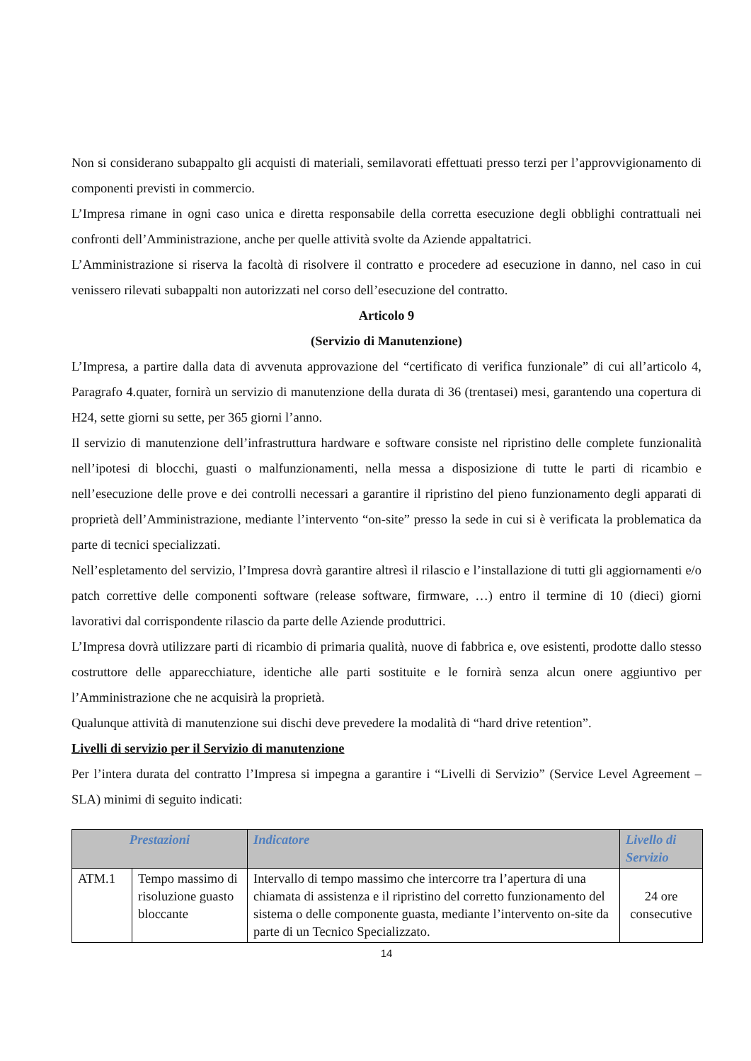Non si considerano subappalto gli acquisti di materiali, semilavorati effettuati presso terzi per l’approvvigionamento di componenti previsti in commercio.
L’Impresa rimane in ogni caso unica e diretta responsabile della corretta esecuzione degli obblighi contrattuali nei confronti dell’Amministrazione, anche per quelle attività svolte da Aziende appaltatrici.
L’Amministrazione si riserva la facoltà di risolvere il contratto e procedere ad esecuzione in danno, nel caso in cui venissero rilevati subappalti non autorizzati nel corso dell’esecuzione del contratto.
Articolo 9
(Servizio di Manutenzione)
L’Impresa, a partire dalla data di avvenuta approvazione del “certificato di verifica funzionale” di cui all’articolo 4, Paragrafo 4.quater, fornirà un servizio di manutenzione della durata di 36 (trentasei) mesi, garantendo una copertura di H24, sette giorni su sette, per 365 giorni l’anno.
Il servizio di manutenzione dell’infrastruttura hardware e software consiste nel ripristino delle complete funzionalità nell’ipotesi di blocchi, guasti o malfunzionamenti, nella messa a disposizione di tutte le parti di ricambio e nell’esecuzione delle prove e dei controlli necessari a garantire il ripristino del pieno funzionamento degli apparati di proprietà dell’Amministrazione, mediante l’intervento “on-site” presso la sede in cui si è verificata la problematica da parte di tecnici specializzati.
Nell’espletamento del servizio, l’Impresa dovrà garantire altresì il rilascio e l’installazione di tutti gli aggiornamenti e/o patch correttive delle componenti software (release software, firmware, …) entro il termine di 10 (dieci) giorni lavorativi dal corrispondente rilascio da parte delle Aziende produttrici.
L’Impresa dovrà utilizzare parti di ricambio di primaria qualità, nuove di fabbrica e, ove esistenti, prodotte dallo stesso costruttore delle apparecchiature, identiche alle parti sostituite e le fornirà senza alcun onere aggiuntivo per l’Amministrazione che ne acquisirà la proprietà.
Qualunque attività di manutenzione sui dischi deve prevedere la modalità di “hard drive retention”.
Livelli di servizio per il Servizio di manutenzione
Per l’intera durata del contratto l’Impresa si impegna a garantire i “Livelli di Servizio” (Service Level Agreement – SLA) minimi di seguito indicati:
| Prestazioni | | Indicatore | Livello di Servizio |
| --- | --- | --- | --- |
| ATM.1 | Tempo massimo di risoluzione guasto bloccante | Intervallo di tempo massimo che intercorre tra l’apertura di una chiamata di assistenza e il ripristino del corretto funzionamento del sistema o delle componente guasta, mediante l’intervento on-site da parte di un Tecnico Specializzato. | 24 ore consecutive |
14